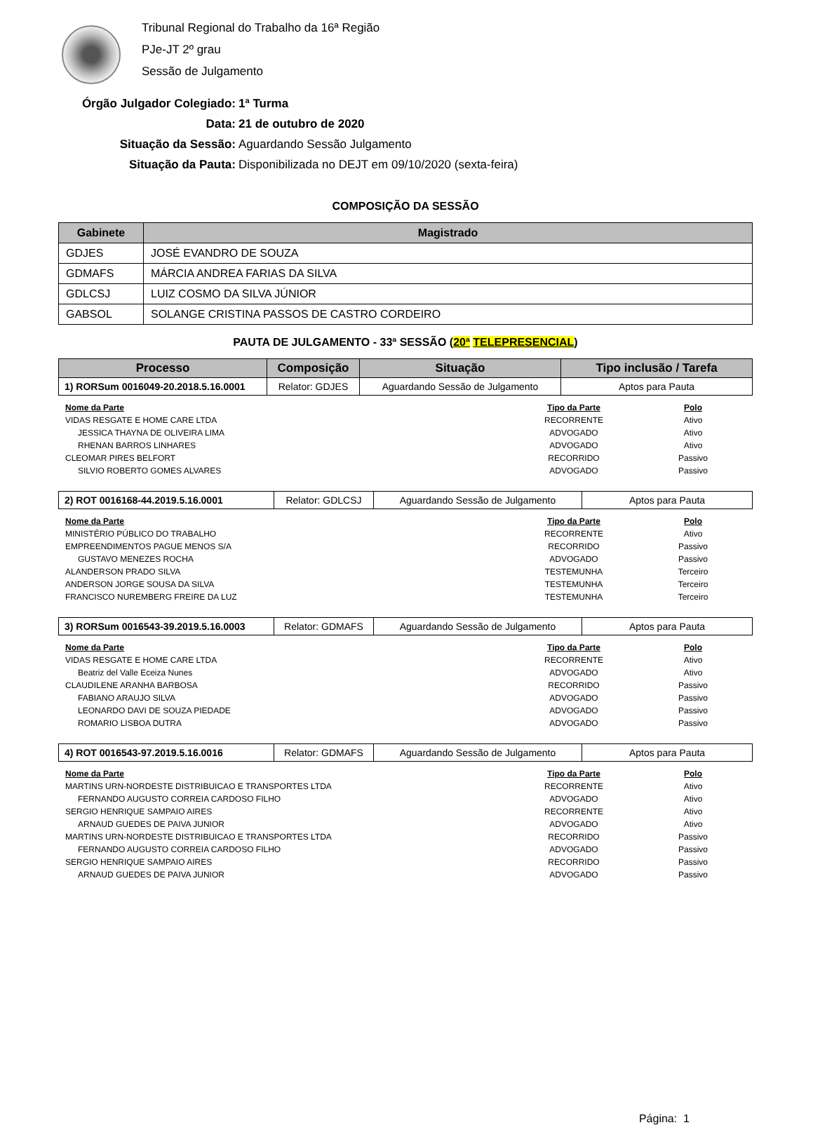Tribunal Regional do Trabalho da 16ª Região
PJe-JT 2º grau
Sessão de Julgamento
Órgão Julgador Colegiado: 1ª Turma
Data: 21 de outubro de 2020
Situação da Sessão: Aguardando Sessão Julgamento
Situação da Pauta: Disponibilizada no DEJT em 09/10/2020 (sexta-feira)
COMPOSIÇÃO DA SESSÃO
| Gabinete | Magistrado |
| --- | --- |
| GDJES | JOSÉ EVANDRO DE SOUZA |
| GDMAFS | MÁRCIA ANDREA FARIAS DA SILVA |
| GDLCSJ | LUIZ COSMO DA SILVA JÚNIOR |
| GABSOL | SOLANGE CRISTINA PASSOS DE CASTRO CORDEIRO |
PAUTA DE JULGAMENTO - 33ª SESSÃO (20ª TELEPRESENCIAL)
| Processo | Composição | Situação | Tipo inclusão / Tarefa |
| --- | --- | --- | --- |
| 1) RORSum 0016049-20.2018.5.16.0001 | Relator: GDJES | Aguardando Sessão de Julgamento | Aptos para Pauta |
| Nome da Parte | Tipo da Parte | Polo |
| --- | --- | --- |
| VIDAS RESGATE E HOME CARE LTDA | RECORRENTE | Ativo |
| JESSICA THAYNA DE OLIVEIRA LIMA | ADVOGADO | Ativo |
| RHENAN BARROS LINHARES | ADVOGADO | Ativo |
| CLEOMAR PIRES BELFORT | RECORRIDO | Passivo |
| SILVIO ROBERTO GOMES ALVARES | ADVOGADO | Passivo |
| 2) ROT 0016168-44.2019.5.16.0001 | Relator: GDLCSJ | Aguardando Sessão de Julgamento | Aptos para Pauta |
| Nome da Parte | Tipo da Parte | Polo |
| --- | --- | --- |
| MINISTÉRIO PÚBLICO DO TRABALHO | RECORRENTE | Ativo |
| EMPREENDIMENTOS PAGUE MENOS S/A | RECORRIDO | Passivo |
| GUSTAVO MENEZES ROCHA | ADVOGADO | Passivo |
| ALANDERSON PRADO SILVA | TESTEMUNHA | Terceiro |
| ANDERSON JORGE SOUSA DA SILVA | TESTEMUNHA | Terceiro |
| FRANCISCO NUREMBERG FREIRE DA LUZ | TESTEMUNHA | Terceiro |
| 3) RORSum 0016543-39.2019.5.16.0003 | Relator: GDMAFS | Aguardando Sessão de Julgamento | Aptos para Pauta |
| Nome da Parte | Tipo da Parte | Polo |
| --- | --- | --- |
| VIDAS RESGATE E HOME CARE LTDA | RECORRENTE | Ativo |
| Beatriz del Valle Eceiza Nunes | ADVOGADO | Ativo |
| CLAUDILENE ARANHA BARBOSA | RECORRIDO | Passivo |
| FABIANO ARAUJO SILVA | ADVOGADO | Passivo |
| LEONARDO DAVI DE SOUZA PIEDADE | ADVOGADO | Passivo |
| ROMARIO LISBOA DUTRA | ADVOGADO | Passivo |
| 4) ROT 0016543-97.2019.5.16.0016 | Relator: GDMAFS | Aguardando Sessão de Julgamento | Aptos para Pauta |
| Nome da Parte | Tipo da Parte | Polo |
| --- | --- | --- |
| MARTINS URN-NORDESTE DISTRIBUICAO E TRANSPORTES LTDA | RECORRENTE | Ativo |
| FERNANDO AUGUSTO CORREIA CARDOSO FILHO | ADVOGADO | Ativo |
| SERGIO HENRIQUE SAMPAIO AIRES | RECORRENTE | Ativo |
| ARNAUD GUEDES DE PAIVA JUNIOR | ADVOGADO | Ativo |
| MARTINS URN-NORDESTE DISTRIBUICAO E TRANSPORTES LTDA | RECORRIDO | Passivo |
| FERNANDO AUGUSTO CORREIA CARDOSO FILHO | ADVOGADO | Passivo |
| SERGIO HENRIQUE SAMPAIO AIRES | RECORRIDO | Passivo |
| ARNAUD GUEDES DE PAIVA JUNIOR | ADVOGADO | Passivo |
Página: 1